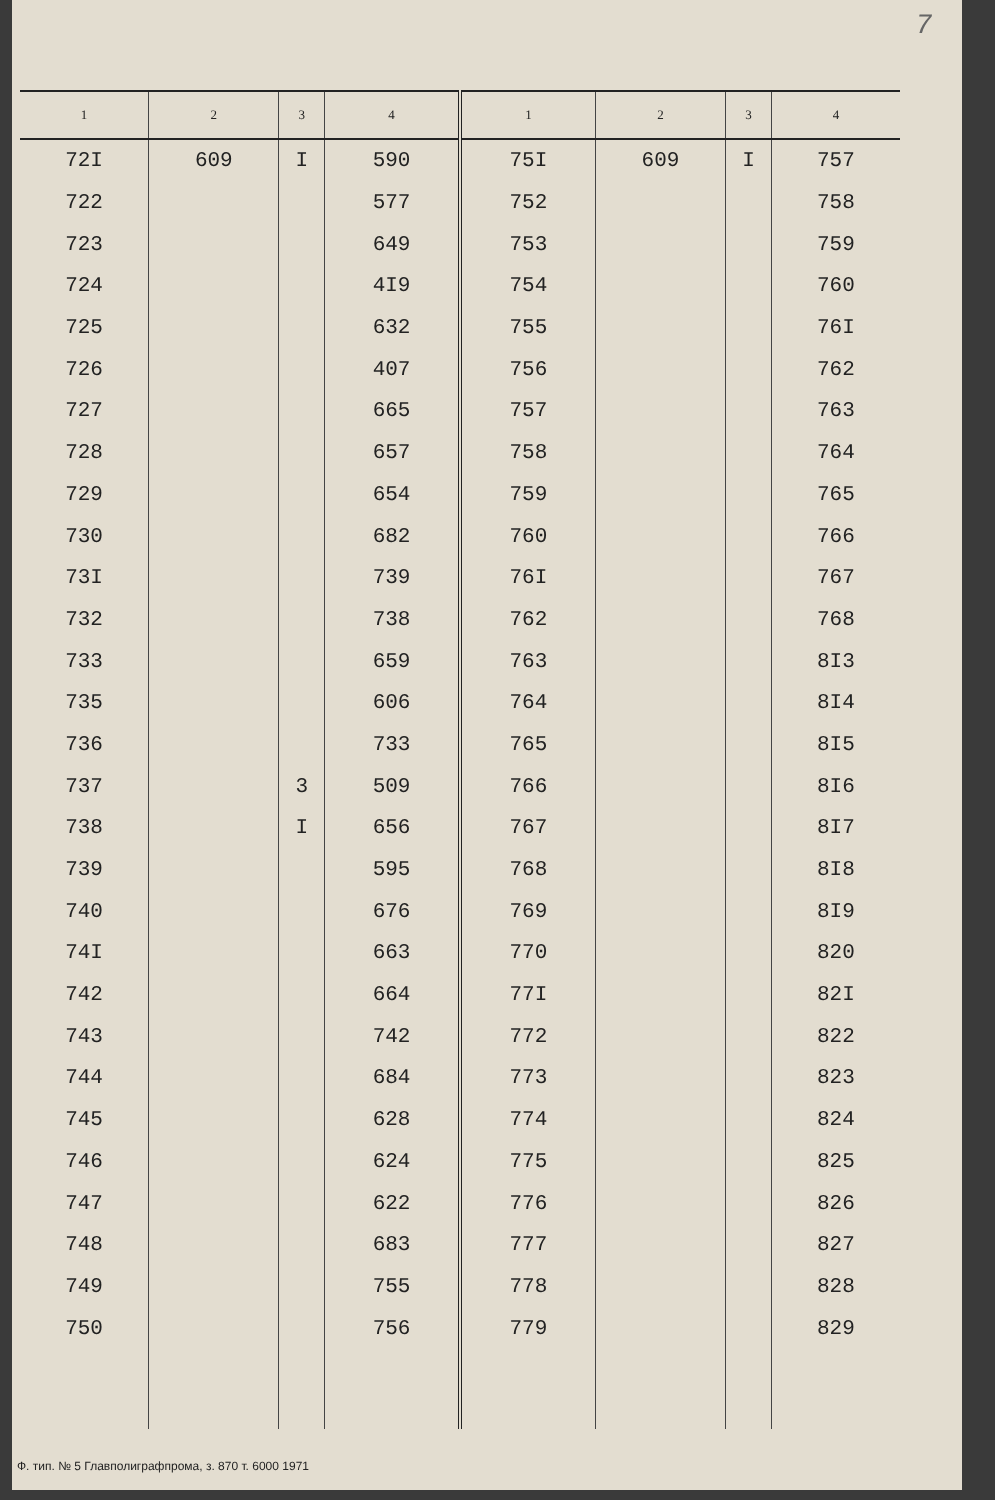7
| 1 | 2 | 3 | 4 | 1 | 2 | 3 | 4 |
| --- | --- | --- | --- | --- | --- | --- | --- |
| 72I | 609 | I | 590 | 75I | 609 | I | 757 |
| 722 | | | 577 | 752 | | | 758 |
| 723 | | | 649 | 753 | | | 759 |
| 724 | | | 4I9 | 754 | | | 760 |
| 725 | | | 632 | 755 | | | 76I |
| 726 | | | 407 | 756 | | | 762 |
| 727 | | | 665 | 757 | | | 763 |
| 728 | | | 657 | 758 | | | 764 |
| 729 | | | 654 | 759 | | | 765 |
| 730 | | | 682 | 760 | | | 766 |
| 73I | | | 739 | 76I | | | 767 |
| 732 | | | 738 | 762 | | | 768 |
| 733 | | | 659 | 763 | | | 8I3 |
| 735 | | | 606 | 764 | | | 8I4 |
| 736 | | | 733 | 765 | | | 8I5 |
| 737 | | 3 | 509 | 766 | | | 8I6 |
| 738 | | I | 656 | 767 | | | 8I7 |
| 739 | | | 595 | 768 | | | 8I8 |
| 740 | | | 676 | 769 | | | 8I9 |
| 74I | | | 663 | 770 | | | 820 |
| 742 | | | 664 | 77I | | | 82I |
| 743 | | | 742 | 772 | | | 822 |
| 744 | | | 684 | 773 | | | 823 |
| 745 | | | 628 | 774 | | | 824 |
| 746 | | | 624 | 775 | | | 825 |
| 747 | | | 622 | 776 | | | 826 |
| 748 | | | 683 | 777 | | | 827 |
| 749 | | | 755 | 778 | | | 828 |
| 750 | | | 756 | 779 | | | 829 |
Ф. тип. № 5 Главполиграфпрома, з. 870 т. 6000 1971